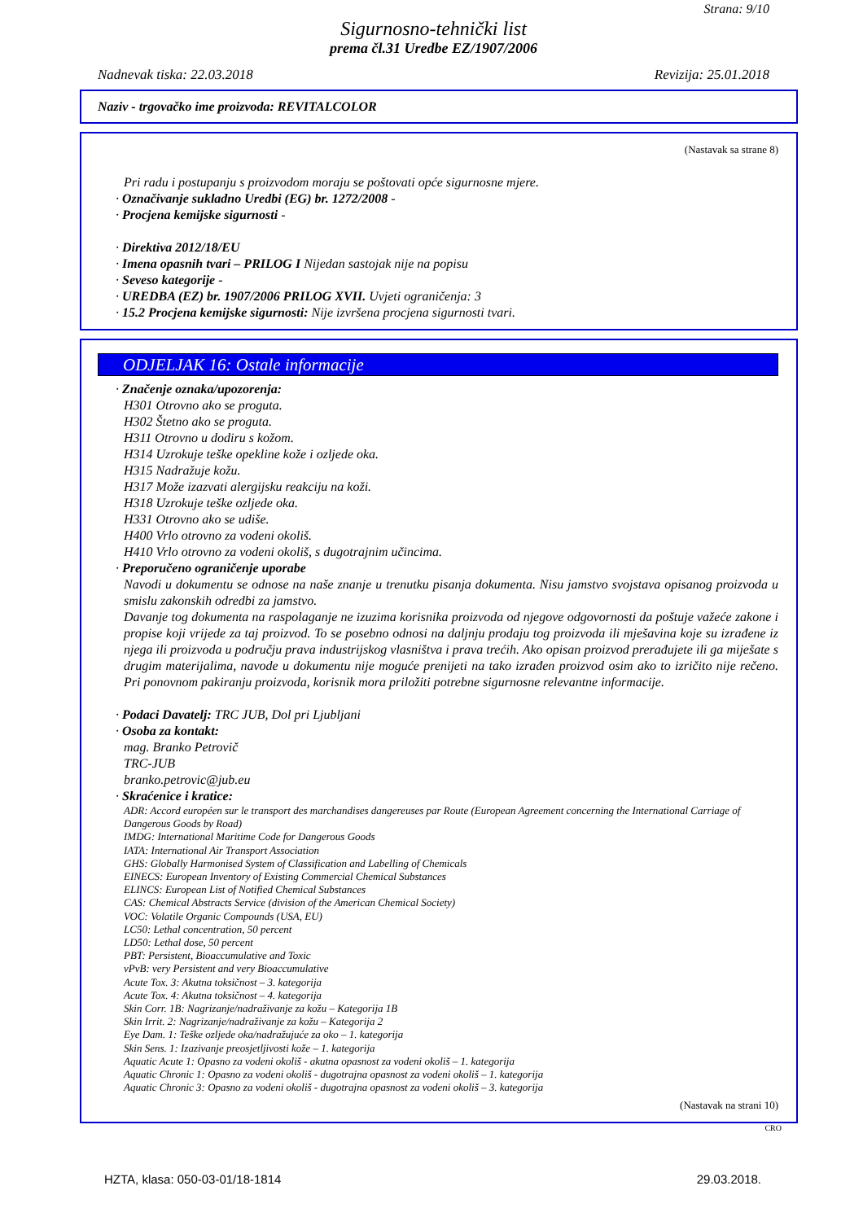Strana: 9/10
Sigurnosno-tehnički list
prema čl.31 Uredbe EZ/1907/2006
Nadnevak tiska: 22.03.2018 Revizija: 25.01.2018
Naziv - trgovačko ime proizvoda: REVITALCOLOR
(Nastavak sa strane 8)
Pri radu i postupanju s proizvodom moraju se poštovati opće sigurnosne mjere.
· Označivanje sukladno Uredbi (EG) br. 1272/2008 -
· Procjena kemijske sigurnosti -
· Direktiva 2012/18/EU
· Imena opasnih tvari – PRILOG I Nijedan sastojak nije na popisu
· Seveso kategorije -
· UREDBA (EZ) br. 1907/2006 PRILOG XVII. Uvjeti ograničenja: 3
· 15.2 Procjena kemijske sigurnosti: Nije izvršena procjena sigurnosti tvari.
ODJELJAK 16: Ostale informacije
· Značenje oznaka/upozorenja:
H301 Otrovno ako se proguta.
H302 Štetno ako se proguta.
H311 Otrovno u dodiru s kožom.
H314 Uzrokuje teške opekline kože i ozljede oka.
H315 Nadražuje kožu.
H317 Može izazvati alergijsku reakciju na koži.
H318 Uzrokuje teške ozljede oka.
H331 Otrovno ako se udiše.
H400 Vrlo otrovno za vodeni okoliš.
H410 Vrlo otrovno za vodeni okoliš, s dugotrajnim učincima.
· Preporučeno ograničenje uporabe
Navodi u dokumentu se odnose na naše znanje u trenutku pisanja dokumenta. Nisu jamstvo svojstava opisanog proizvoda u smislu zakonskih odredbi za jamstvo.
Davanje tog dokumenta na raspolaganje ne izuzima korisnika proizvoda od njegove odgovornosti da poštuje važeće zakone i propise koji vrijede za taj proizvod. To se posebno odnosi na daljnju prodaju tog proizvoda ili mješavina koje su izrađene iz njega ili proizvoda u području prava industrijskog vlasništva i prava trećih. Ako opisan proizvod prerađujete ili ga miješate s drugim materijalima, navode u dokumentu nije moguće prenijeti na tako izrađen proizvod osim ako to izričito nije rečeno. Pri ponovnom pakiranju proizvoda, korisnik mora priložiti potrebne sigurnosne relevantne informacije.
· Podaci Davatelj: TRC JUB, Dol pri Ljubljani
· Osoba za kontakt:
mag. Branko Petrovič
TRC-JUB
branko.petrovic@jub.eu
· Skraćenice i kratice:
ADR: Accord européen sur le transport des marchandises dangereuses par Route (European Agreement concerning the International Carriage of Dangerous Goods by Road)
IMDG: International Maritime Code for Dangerous Goods
IATA: International Air Transport Association
GHS: Globally Harmonised System of Classification and Labelling of Chemicals
EINECS: European Inventory of Existing Commercial Chemical Substances
ELINCS: European List of Notified Chemical Substances
CAS: Chemical Abstracts Service (division of the American Chemical Society)
VOC: Volatile Organic Compounds (USA, EU)
LC50: Lethal concentration, 50 percent
LD50: Lethal dose, 50 percent
PBT: Persistent, Bioaccumulative and Toxic
vPvB: very Persistent and very Bioaccumulative
Acute Tox. 3: Akutna toksičnost – 3. kategorija
Acute Tox. 4: Akutna toksičnost – 4. kategorija
Skin Corr. 1B: Nagrizanje/nadraživanje za kožu – Kategorija 1B
Skin Irrit. 2: Nagrizanje/nadraživanje za kožu – Kategorija 2
Eye Dam. 1: Teške ozljede oka/nadražujuće za oko – 1. kategorija
Skin Sens. 1: Izazivanje preosjetljivosti kože – 1. kategorija
Aquatic Acute 1: Opasno za vodeni okoliš - akutna opasnost za vodeni okoliš – 1. kategorija
Aquatic Chronic 1: Opasno za vodeni okoliš - dugotrajna opasnost za vodeni okoliš – 1. kategorija
Aquatic Chronic 3: Opasno za vodeni okoliš - dugotrajna opasnost za vodeni okoliš – 3. kategorija
(Nastavak na strani 10)
CRO
HZTA, klasa: 050-03-01/18-1814 29.03.2018.